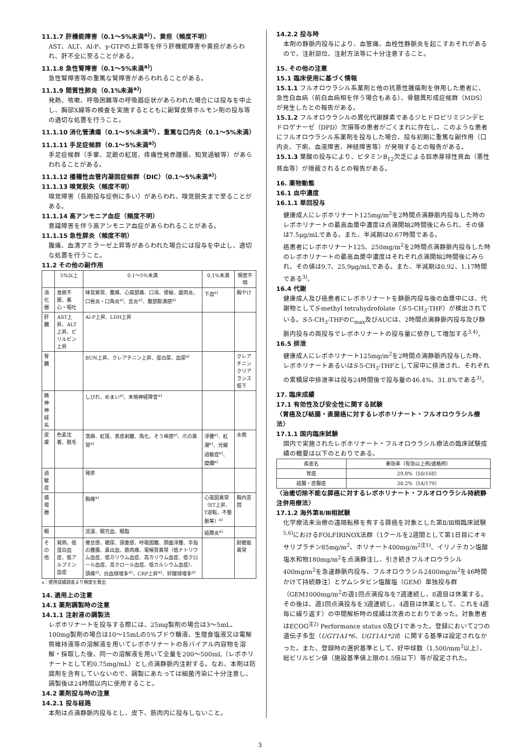11.1.7 肝機能障害（0.1〜5%未満<sup>a)</sup>）、黄疸（頻度不明）
AST、ALT、Al-P、γ-GTPの上昇等を伴う肝機能障害や黄疸があらわれ、肝不全に至ることがある。
11.1.8 急性腎障害（0.1〜5%未満<sup>a)</sup>）
急性腎障害等の重篤な腎障害があらわれることがある。
11.1.9 間質性肺炎（0.1%未満<sup>a)</sup>）
発熱、咳嗽、呼吸困難等の呼吸器症状があらわれた場合には投与を中止し、胸部X線等の検査を実施するとともに副腎皮質ホルモン剤の投与等の適切な処置を行うこと。
11.1.10 消化管潰瘍（0.1〜5%未満<sup>a)</sup>）、重篤な口内炎（0.1〜5%未満）
11.1.11 手足症候群（0.1〜5%未満<sup>a)</sup>）
手足症候群（手掌、足蹠の紅斑、疼痛性発赤腫脹、知覚過敏等）があらわれることがある。
11.1.12 播種性血管内凝固症候群（DIC）（0.1〜5%未満<sup>a)</sup>）
11.1.13 嗅覚脱失（頻度不明）
嗅覚障害（長期投与症例に多い）があらわれ、嗅覚脱失まで至ることがある。
11.1.14 高アンモニア血症（頻度不明）
意識障害を伴う高アンモニア血症があらわれることがある。
11.1.15 急性膵炎（頻度不明）
腹痛、血清アミラーゼ上昇等があらわれた場合には投与を中止し、適切な処置を行うこと。
11.2 その他の副作用
| | 5%以上 | 0.1〜5%未満 | 0.1%未満 | 頻度不明 |
| --- | --- | --- | --- | --- |
| 消化器 | 食欲不振、悪心・嘔吐 | 味覚異常、腹痛、心窩部痛、口渇、便秘、歯肉炎、口唇炎・口角炎<sup>a)</sup>、舌炎<sup>a)</sup>、腹部膨満感<sup>a)</sup> | 下血<sup>a)</sup> | 胸やけ |
| 肝臓 | AST上昇、ALT上昇、ビリルビン上昇 | Al-P上昇、LDH上昇 | | |
| 腎臓 | | BUN上昇、クレアチニン上昇、蛋白尿、血尿<sup>a)</sup> | | クレアチニンクリアランス低下 |
| 精神神経系 | | しびれ、めまい<sup>a)</sup>、末梢神経障害<sup>a)</sup> | | |
| 皮膚 | 色素沈着、脱毛 | 落屑、紅斑、表皮剥離、角化、そう痒感<sup>a)</sup>、爪の異常<sup>a)</sup> | 浮腫<sup>a)</sup>、紅潮<sup>a)</sup>、光線過敏症<sup>a)</sup>、糜爛<sup>a)</sup> | 水疱 |
| 過敏症 | | 発疹 | | |
| 循環器 | | 胸痛<sup>a)</sup> | 心電図異常（ST上昇、T逆転、不整脈等）<sup>a)</sup> | 胸内苦悶 |
| 眼 | | 流涙、眼充血、眼脂 | 結膜炎<sup>a)</sup> | |
| その他 | 発熱、低蛋白血症、低アルブミン血症 | 倦怠感、糖尿、頭重感、呼吸困難、顔面浮腫、手指の腫脹、鼻出血、筋肉痛、電解質異常（低ナトリウム血症、低カリウム血症、高カリウム血症、低クロール血症、高クロール血症、低カルシウム血症）、頭痛<sup>a)</sup>、白血球増多<sup>a)</sup>、CRP上昇<sup>a)</sup>、好酸球増多<sup>a)</sup> | | 耐糖能異常 |
a：使用成績調査より頻度を算出
14. 適用上の注意
14.1 薬剤調製時の注意
14.1.1 注射液の調製法
レボホリナートを投与する際には、25mg製剤の場合は3〜5mL、100mg製剤の場合は10〜15mLの5%ブドウ糖液、生理食塩液又は電解質維持液等の溶解液を用いてレボホリナートの各バイアル内容物を溶解・採取した後、同一の溶解液を用いて全量を200〜500mL（レボホリナートとして約0.75mg/mL）とし点滴静脈内注射する。なお、本剤は防腐剤を含有していないので、調製にあたっては細菌汚染に十分注意し、調製後は24時間以内に使用すること。
14.2 薬剤投与時の注意
14.2.1 投与経路
本剤は点滴静脈内投与とし、皮下、筋肉内に投与しないこと。
14.2.2 投与時
本剤の静脈内投与により、血管痛、血栓性静脈炎を起こすおそれがあるので、注射部位、注射方法等に十分注意すること。
15. その他の注意
15.1 臨床使用に基づく情報
15.1.1 フルオロウラシル系薬剤と他の抗悪性腫瘍剤を併用した患者に、急性白血病（前白血病相を伴う場合もある）、骨髄異形成症候群（MDS）が発生したとの報告がある。
15.1.2 フルオロウラシルの異化代謝酵素であるジヒドロピリミジンデヒドロゲナーゼ（DPD）欠損等の患者がごくまれに存在し、このような患者にフルオロウラシル系薬剤を投与した場合、投与初期に重篤な副作用（口内炎、下痢、血液障害、神経障害等）が発現するとの報告がある。
15.1.3 葉酸の投与により、ビタミンB<sub>12</sub>欠乏による巨赤芽球性貧血（悪性貧血等）が隠蔽されるとの報告がある。
16. 薬物動態
16.1 血中濃度
16.1.1 単回投与
健康成人にレボホリナート125mg/m<sup>2</sup>を2時間点滴静脈内投与した時のレボホリナートの最高血漿中濃度は点滴開始2時間後にみられ、その値は7.5μg/mLである。また、半減期は0.67時間である。
癌患者にレボホリナート125、250mg/m<sup>2</sup>を2時間点滴静脈内投与した時のレボホリナートの最高血漿中濃度はそれぞれ点滴開始2時間後にみられ、その値は9.7、25.9μg/mLである。また、半減期は0.92、1.17時間である<sup>3)</sup>。
16.4 代謝
健康成人及び癌患者にレボホリナートを静脈内投与後の血漿中には、代謝物としてS-methyl tetrahydrofolate（S-5-CH<sub>3</sub>-THF）が検出されている。S-5-CH<sub>3</sub>-THFのC<sub>max</sub>及びAUCは、2時間点滴静脈内投与及び静脈内投与の両投与でレボホリナートの投与量に依存して増加する<sup>3,4)</sup>。
16.5 排泄
健康成人にレボホリナート125mg/m<sup>2</sup>を2時間点滴静脈内投与した時、レボホリナートあるいはS-5-CH<sub>3</sub>-THFとして尿中に排泄され、それぞれの累積尿中排泄率は投与24時間後で投与量の46.4%、31.8%である<sup>3)</sup>。
17. 臨床成績
17.1 有効性及び安全性に関する試験
〈胃癌及び結腸・直腸癌に対するレボホリナート・フルオロウラシル療法〉
17.1.1 国内臨床試験
国内で実施されたレボホリナート・フルオロウラシル療法の臨床試験成績の概要は以下のとおりである。
| 疾患名 | 奏効率（有効以上例/適格例） |
| --- | --- |
| 胃癌 | 29.8%（50/168） |
| 結腸・直腸癌 | 30.2%（54/179） |
〈治癒切除不能な膵癌に対するレボホリナート・フルオロウラシル持続静注併用療法〉
17.1.2 海外第Ⅱ/Ⅲ相試験
化学療法未治療の遠隔転移を有する膵癌を対象とした第Ⅱ/Ⅲ相臨床試験<sup>5,6)</sup>におけるFOLFIRINOX法群（1クールを2週間として第1日目にオキサリプラチン85mg/m<sup>2</sup>、ホリナート400mg/m<sup>2注1)</sup>、イリノテカン塩酸塩水和物180mg/m<sup>2</sup>を点滴静注し、引き続きフルオロウラシル400mg/m<sup>2</sup>を急速静脈内投与、フルオロウラシル2400mg/m<sup>2</sup>を46時間かけて持続静注）とゲムシタビン塩酸塩（GEM）単独投与群（GEM1000mg/m<sup>2</sup>の週1回点滴投与を7週連続し、8週目は休薬する。その後は、週1回点滴投与を3週連続し、4週目は休薬として、これを4週毎に繰り返す）の中間解析時の成績は次表のとおりであった。対象患者はECOG<sup>注2)</sup> Performance status 0及び1であった。登録において2つの遺伝子多型（UGT1A1*6、UGT1A1*28）に関する基準は設定されなかった。また、登録時の選択基準として、好中球数（1,500/mm<sup>3</sup>以上）、総ビリルビン値（施設基準値上限の1.5倍以下）等が設定された。
3